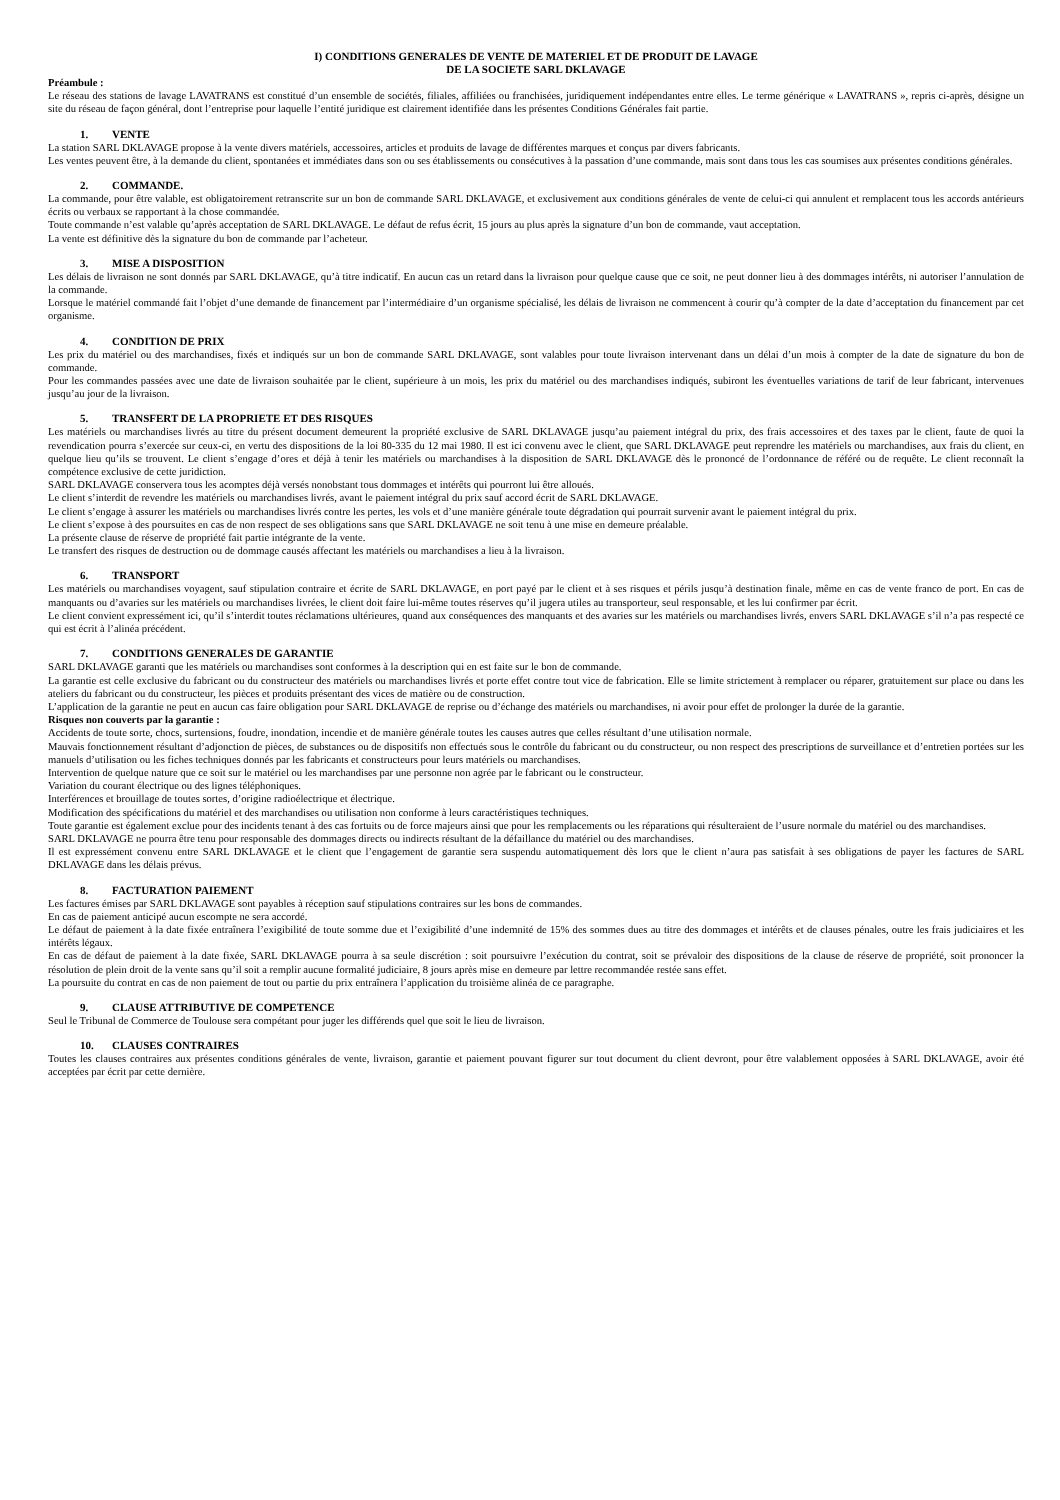I) CONDITIONS GENERALES DE VENTE DE MATERIEL ET DE PRODUIT DE LAVAGE
DE LA SOCIETE SARL DKLAVAGE
Préambule :
Le réseau des stations de lavage LAVATRANS est constitué d’un ensemble de sociétés, filiales, affiliées ou franchisées, juridiquement indépendantes entre elles. Le terme générique « LAVATRANS », repris ci-après, désigne un site du réseau de façon général, dont l’entreprise pour laquelle l’entité juridique est clairement identifiée dans les présentes Conditions Générales fait partie.
1. VENTE
La station SARL DKLAVAGE propose à la vente divers matériels, accessoires, articles et produits de lavage de différentes marques et conçus par divers fabricants.
Les ventes peuvent être, à la demande du client, spontanées et immédiates dans son ou ses établissements ou consécutives à la passation d’une commande, mais sont dans tous les cas soumises aux présentes conditions générales.
2. COMMANDE.
La commande, pour être valable, est obligatoirement retranscrite sur un bon de commande SARL DKLAVAGE, et exclusivement aux conditions générales de vente de celui-ci qui annulent et remplacent tous les accords antérieurs écrits ou verbaux se rapportant à la chose commandée.
Toute commande n’est valable qu’après acceptation de SARL DKLAVAGE. Le défaut de refus écrit, 15 jours au plus après la signature d’un bon de commande, vaut acceptation.
La vente est définitive dès la signature du bon de commande par l’acheteur.
3. MISE A DISPOSITION
Les délais de livraison ne sont donnés par SARL DKLAVAGE, qu’à titre indicatif. En aucun cas un retard dans la livraison pour quelque cause que ce soit, ne peut donner lieu à des dommages intérêts, ni autoriser l’annulation de la commande.
Lorsque le matériel commandé fait l’objet d’une demande de financement par l’intermédiaire d’un organisme spécialisé, les délais de livraison ne commencent à courir qu’à compter de la date d’acceptation du financement par cet organisme.
4. CONDITION DE PRIX
Les prix du matériel ou des marchandises, fixés et indiqués sur un bon de commande SARL DKLAVAGE, sont valables pour toute livraison intervenant dans un délai d’un mois à compter de la date de signature du bon de commande.
Pour les commandes passées avec une date de livraison souhaitée par le client, supérieure à un mois, les prix du matériel ou des marchandises indiqués, subiront les éventuelles variations de tarif de leur fabricant, intervenues jusqu’au jour de la livraison.
5. TRANSFERT DE LA PROPRIETE ET DES RISQUES
Les matériels ou marchandises livrés au titre du présent document demeurent la propriété exclusive de SARL DKLAVAGE jusqu’au paiement intégral du prix, des frais accessoires et des taxes par le client, faute de quoi la revendication pourra s’exercée sur ceux-ci, en vertu des dispositions de la loi 80-335 du 12 mai 1980. Il est ici convenu avec le client, que SARL DKLAVAGE peut reprendre les matériels ou marchandises, aux frais du client, en quelque lieu qu’ils se trouvent. Le client s’engage d’ores et déjà à tenir les matériels ou marchandises à la disposition de SARL DKLAVAGE dès le prononcé de l’ordonnance de référé ou de requête. Le client reconnaît la compétence exclusive de cette juridiction.
SARL DKLAVAGE conservera tous les acomptes déjà versés nonobstant tous dommages et intérêts qui pourront lui être alloués.
Le client s’interdit de revendre les matériels ou marchandises livrés, avant le paiement intégral du prix sauf accord écrit de SARL DKLAVAGE.
Le client s’engage à assurer les matériels ou marchandises livrés contre les pertes, les vols et d’une manière générale toute dégradation qui pourrait survenir avant le paiement intégral du prix.
Le client s’expose à des poursuites en cas de non respect de ses obligations sans que SARL DKLAVAGE ne soit tenu à une mise en demeure préalable.
La présente clause de réserve de propriété fait partie intégrante de la vente.
Le transfert des risques de destruction ou de dommage causés affectant les matériels ou marchandises a lieu à la livraison.
6. TRANSPORT
Les matériels ou marchandises voyagent, sauf stipulation contraire et écrite de SARL DKLAVAGE, en port payé par le client et à ses risques et périls jusqu’à destination finale, même en cas de vente franco de port. En cas de manquants ou d’avaries sur les matériels ou marchandises livrées, le client doit faire lui-même toutes réserves qu’il jugera utiles au transporteur, seul responsable, et les lui confirmer par écrit.
Le client convient expressément ici, qu’il s’interdit toutes réclamations ultérieures, quand aux conséquences des manquants et des avaries sur les matériels ou marchandises livrés, envers SARL DKLAVAGE s’il n’a pas respecté ce qui est écrit à l’alinéa précédent.
7. CONDITIONS GENERALES DE GARANTIE
SARL DKLAVAGE garanti que les matériels ou marchandises sont conformes à la description qui en est faite sur le bon de commande.
La garantie est celle exclusive du fabricant ou du constructeur des matériels ou marchandises livrés et porte effet contre tout vice de fabrication. Elle se limite strictement à remplacer ou réparer, gratuitement sur place ou dans les ateliers du fabricant ou du constructeur, les pièces et produits présentant des vices de matière ou de construction.
L’application de la garantie ne peut en aucun cas faire obligation pour SARL DKLAVAGE de reprise ou d’échange des matériels ou marchandises, ni avoir pour effet de prolonger la durée de la garantie.
Risques non couverts par la garantie :
Accidents de toute sorte, chocs, surtensions, foudre, inondation, incendie et de manière générale toutes les causes autres que celles résultant d’une utilisation normale.
Mauvais fonctionnement résultant d’adjonction de pièces, de substances ou de dispositifs non effectués sous le contrôle du fabricant ou du constructeur, ou non respect des prescriptions de surveillance et d’entretien portées sur les manuels d’utilisation ou les fiches techniques donnés par les fabricants et constructeurs pour leurs matériels ou marchandises.
Intervention de quelque nature que ce soit sur le matériel ou les marchandises par une personne non agrée par le fabricant ou le constructeur.
Variation du courant électrique ou des lignes téléphoniques.
Interférences et brouillage de toutes sortes, d’origine radioélectrique et électrique.
Modification des spécifications du matériel et des marchandises ou utilisation non conforme à leurs caractéristiques techniques.
Toute garantie est également exclue pour des incidents tenant à des cas fortuits ou de force majeurs ainsi que pour les remplacements ou les réparations qui résulteraient de l’usure normale du matériel ou des marchandises.
SARL DKLAVAGE ne pourra être tenu pour responsable des dommages directs ou indirects résultant de la défaillance du matériel ou des marchandises.
Il est expressément convenu entre SARL DKLAVAGE et le client que l’engagement de garantie sera suspendu automatiquement dès lors que le client n’aura pas satisfait à ses obligations de payer les factures de SARL DKLAVAGE dans les délais prévus.
8. FACTURATION PAIEMENT
Les factures émises par SARL DKLAVAGE sont payables à réception sauf stipulations contraires sur les bons de commandes.
En cas de paiement anticipé aucun escompte ne sera accordé.
Le défaut de paiement à la date fixée entraînera l’exigibilité de toute somme due et l’exigibilité d’une indemnité de 15% des sommes dues au titre des dommages et intérêts et de clauses pénales, outre les frais judiciaires et les intérêts légaux.
En cas de défaut de paiement à la date fixée, SARL DKLAVAGE pourra à sa seule discrétion : soit poursuivre l’exécution du contrat, soit se prévaloir des dispositions de la clause de réserve de propriété, soit prononcer la résolution de plein droit de la vente sans qu’il soit a remplir aucune formalité judiciaire, 8 jours après mise en demeure par lettre recommandée restée sans effet.
La poursuite du contrat en cas de non paiement de tout ou partie du prix entraînera l’application du troisième alinéa de ce paragraphe.
9. CLAUSE ATTRIBUTIVE DE COMPETENCE
Seul le Tribunal de Commerce de Toulouse sera compétant pour juger les différends quel que soit le lieu de livraison.
10. CLAUSES CONTRAIRES
Toutes les clauses contraires aux présentes conditions générales de vente, livraison, garantie et paiement pouvant figurer sur tout document du client devront, pour être valablement opposées à SARL DKLAVAGE, avoir été acceptées par écrit par cette dernière.